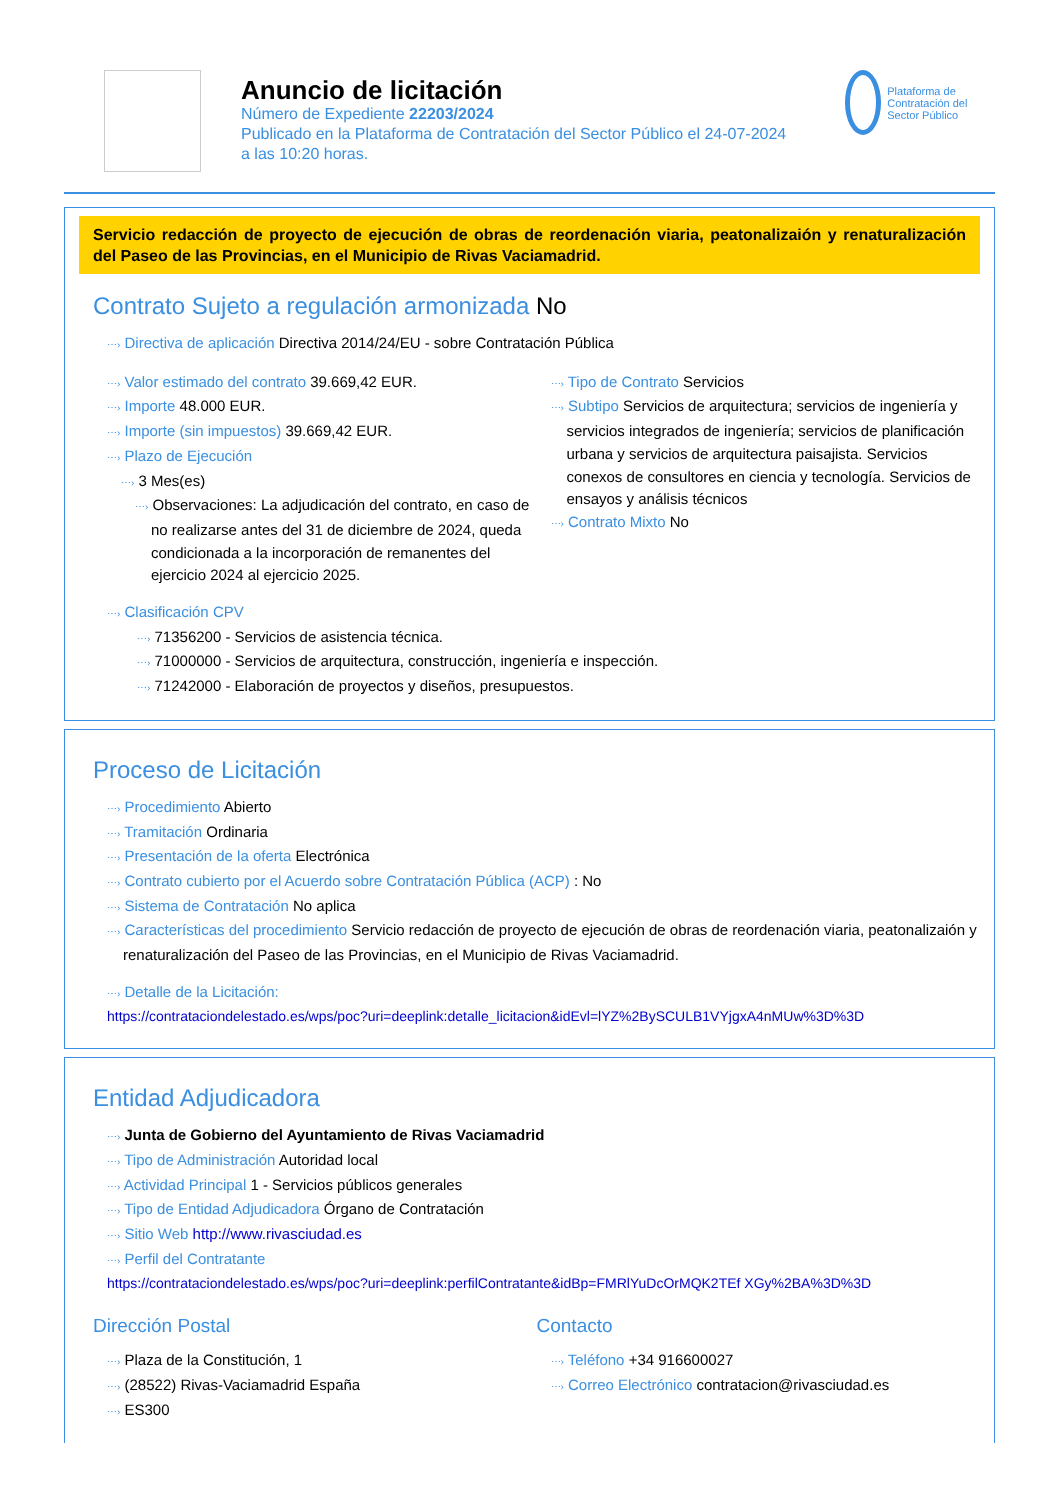Anuncio de licitación
Número de Expediente 22203/2024
Publicado en la Plataforma de Contratación del Sector Público el 24-07-2024
a las 10:20 horas.
Plataforma de Contratación del Sector Público
Servicio redacción de proyecto de ejecución de obras de reordenación viaria, peatonalizaión y renaturalización del Paseo de las Provincias, en el Municipio de Rivas Vaciamadrid.
Contrato Sujeto a regulación armonizada No
⋯› Directiva de aplicación Directiva 2014/24/EU - sobre Contratación Pública
⋯› Valor estimado del contrato 39.669,42 EUR.
⋯› Importe 48.000 EUR.
⋯› Importe (sin impuestos) 39.669,42 EUR.
⋯› Plazo de Ejecución
⋯› 3 Mes(es)
⋯› Observaciones: La adjudicación del contrato, en caso de no realizarse antes del 31 de diciembre de 2024, queda condicionada a la incorporación de remanentes del ejercicio 2024 al ejercicio 2025.
⋯› Tipo de Contrato Servicios
⋯› Subtipo Servicios de arquitectura; servicios de ingeniería y servicios integrados de ingeniería; servicios de planificación urbana y servicios de arquitectura paisajista. Servicios conexos de consultores en ciencia y tecnología. Servicios de ensayos y análisis técnicos
⋯› Contrato Mixto No
⋯› Clasificación CPV
⋯› 71356200 - Servicios de asistencia técnica.
⋯› 71000000 - Servicios de arquitectura, construcción, ingeniería e inspección.
⋯› 71242000 - Elaboración de proyectos y diseños, presupuestos.
Proceso de Licitación
⋯› Procedimiento Abierto
⋯› Tramitación Ordinaria
⋯› Presentación de la oferta Electrónica
⋯› Contrato cubierto por el Acuerdo sobre Contratación Pública (ACP) : No
⋯› Sistema de Contratación No aplica
⋯› Características del procedimiento Servicio redacción de proyecto de ejecución de obras de reordenación viaria, peatonalizaión y renaturalización del Paseo de las Provincias, en el Municipio de Rivas Vaciamadrid.
⋯› Detalle de la Licitación:
https://contrataciondelestado.es/wps/poc?uri=deeplink:detalle_licitacion&idEvl=lYZ%2BySCULB1VYjgxA4nMUw%3D%3D
Entidad Adjudicadora
⋯› Junta de Gobierno del Ayuntamiento de Rivas Vaciamadrid
⋯› Tipo de Administración Autoridad local
⋯› Actividad Principal 1 - Servicios públicos generales
⋯› Tipo de Entidad Adjudicadora Órgano de Contratación
⋯› Sitio Web http://www.rivasciudad.es
⋯› Perfil del Contratante
https://contrataciondelestado.es/wps/poc?uri=deeplink:perfilContratante&idBp=FMRlYuDcOrMQK2TEf XGy%2BA%3D%3D
Dirección Postal
⋯› Plaza de la Constitución, 1
⋯› (28522) Rivas-Vaciamadrid España
⋯› ES300
Contacto
⋯› Teléfono +34 916600027
⋯› Correo Electrónico contratacion@rivasciudad.es